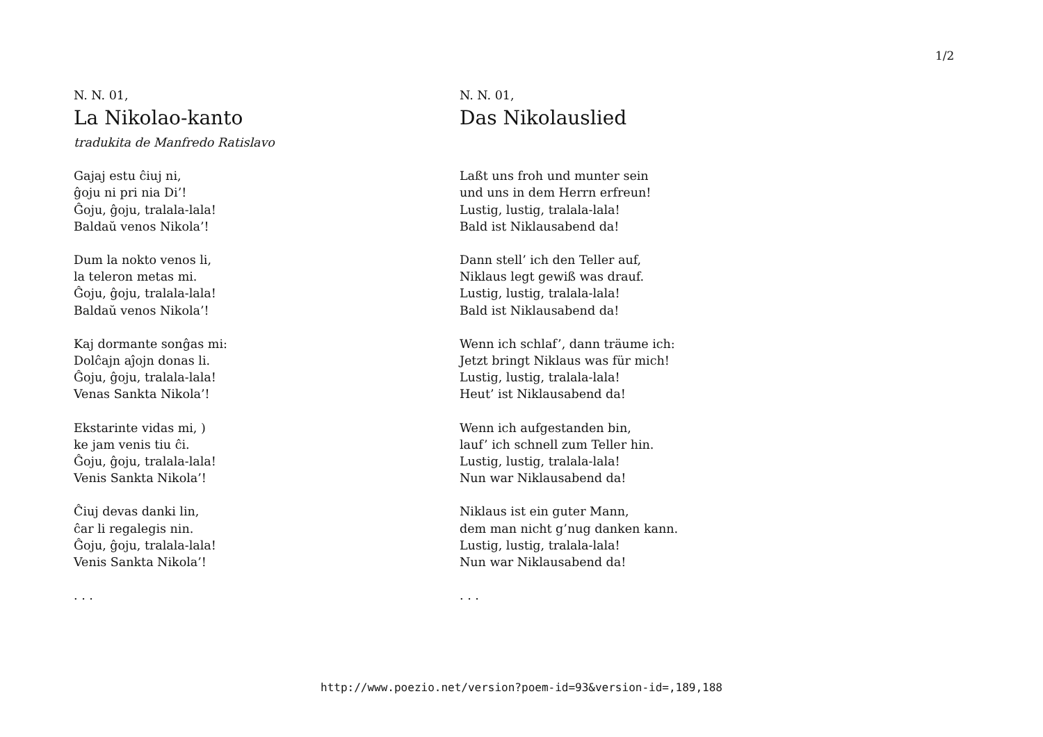1/2
N. N. 01,
La Nikolao-kanto
tradukita de Manfredo Ratislavo
Gajaj estu ĉiuj ni,
ĝoju ni pri nia Di’!
Ĝoju, ĝoju, tralala-lala!
Baldaŭ venos Nikola’!
Dum la nokto venos li,
la teleron metas mi.
Ĝoju, ĝoju, tralala-lala!
Baldaŭ venos Nikola’!
Kaj dormante sonĝas mi:
Dolĉajn aĵojn donas li.
Ĝoju, ĝoju, tralala-lala!
Venas Sankta Nikola’!
Ekstarinte vidas mi, )
ke jam venis tiu ĉi.
Ĝoju, ĝoju, tralala-lala!
Venis Sankta Nikola’!
Ĉiuj devas danki lin,
ĉar li regalegis nin.
Ĝoju, ĝoju, tralala-lala!
Venis Sankta Nikola’!
. . .
N. N. 01,
Das Nikolauslied
Laßt uns froh und munter sein
und uns in dem Herrn erfreun!
Lustig, lustig, tralala-lala!
Bald ist Niklausabend da!
Dann stell’ ich den Teller auf,
Niklaus legt gewiß was drauf.
Lustig, lustig, tralala-lala!
Bald ist Niklausabend da!
Wenn ich schlaf’, dann träume ich:
Jetzt bringt Niklaus was für mich!
Lustig, lustig, tralala-lala!
Heut’ ist Niklausabend da!
Wenn ich aufgestanden bin,
lauf’ ich schnell zum Teller hin.
Lustig, lustig, tralala-lala!
Nun war Niklausabend da!
Niklaus ist ein guter Mann,
dem man nicht g’nug danken kann.
Lustig, lustig, tralala-lala!
Nun war Niklausabend da!
. . .
http://www.poezio.net/version?poem-id=93&version-id=,189,188